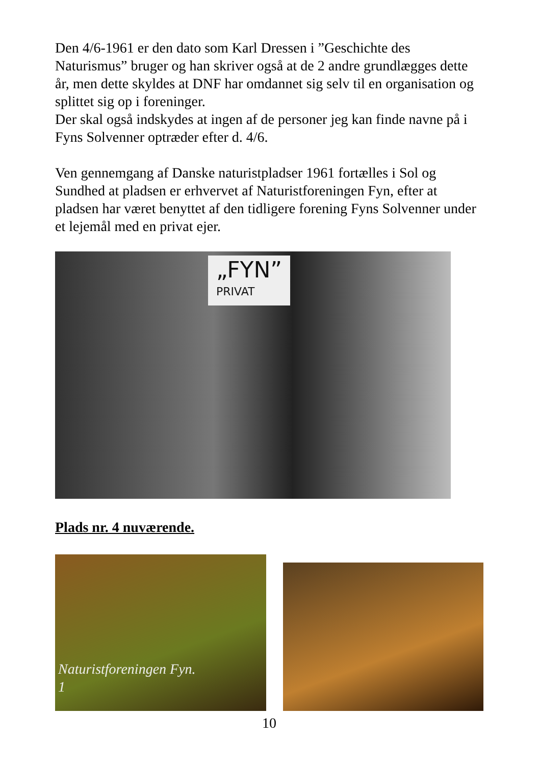Den 4/6-1961 er den dato som Karl Dressen i ”Geschichte des Naturismus” bruger og han skriver også at de 2 andre grundlægges dette år, men dette skyldes at DNF har omdannet sig selv til en organisation og splittet sig op i foreninger.
Der skal også indskydes at ingen af de personer jeg kan finde navne på i Fyns Solvenner optræder efter d. 4/6.
Ven gennemgang af Danske naturistpladser 1961 fortælles i Sol og Sundhed at pladsen er erhvervet af Naturistforeningen Fyn, efter at pladsen har været benyttet af den tidligere forening Fyns Solvenner under et lejemål med en privat ejer.
„FYN”
PRIVAT
Plads nr. 4 nuværende.
Naturistforeningen Fyn.
1
10